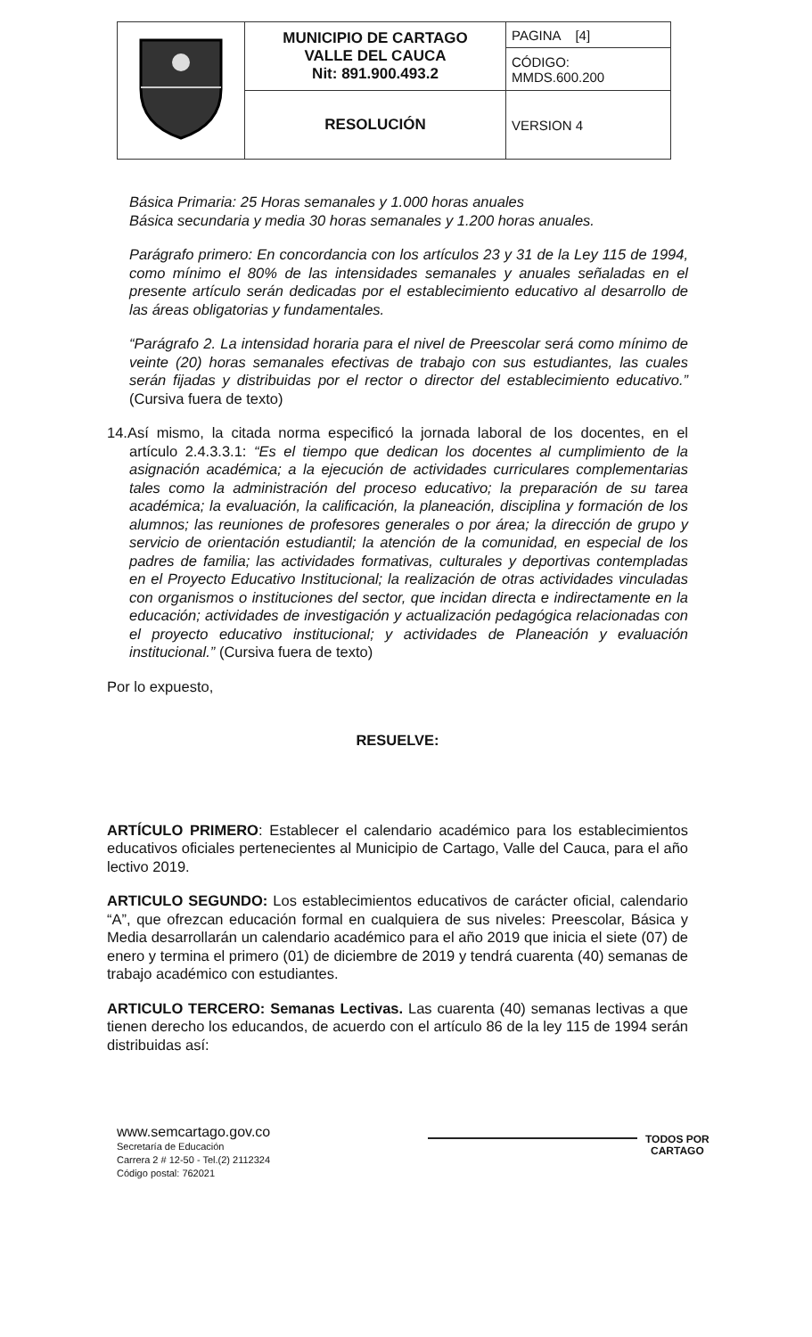| | MUNICIPIO DE CARTAGO VALLE DEL CAUCA Nit: 891.900.493.2 | PAGINA [4] |
| | | CÓDIGO: MMDS.600.200 |
| | RESOLUCIÓN | VERSION 4 |
Básica Primaria: 25 Horas semanales y 1.000 horas anuales
Básica secundaria y media 30 horas semanales y 1.200 horas anuales.
Parágrafo primero: En concordancia con los artículos 23 y 31 de la Ley 115 de 1994, como mínimo el 80% de las intensidades semanales y anuales señaladas en el presente artículo serán dedicadas por el establecimiento educativo al desarrollo de las áreas obligatorias y fundamentales.
“Parágrafo 2. La intensidad horaria para el nivel de Preescolar será como mínimo de veinte (20) horas semanales efectivas de trabajo con sus estudiantes, las cuales serán fijadas y distribuidas por el rector o director del establecimiento educativo.” (Cursiva fuera de texto)
14.Así mismo, la citada norma especificó la jornada laboral de los docentes, en el artículo 2.4.3.3.1: “Es el tiempo que dedican los docentes al cumplimiento de la asignación académica; a la ejecución de actividades curriculares complementarias tales como la administración del proceso educativo; la preparación de su tarea académica; la evaluación, la calificación, la planeación, disciplina y formación de los alumnos; las reuniones de profesores generales o por área; la dirección de grupo y servicio de orientación estudiantil; la atención de la comunidad, en especial de los padres de familia; las actividades formativas, culturales y deportivas contempladas en el Proyecto Educativo Institucional; la realización de otras actividades vinculadas con organismos o instituciones del sector, que incidan directa e indirectamente en la educación; actividades de investigación y actualización pedagógica relacionadas con el proyecto educativo institucional; y actividades de Planeación y evaluación institucional.” (Cursiva fuera de texto)
Por lo expuesto,
RESUELVE:
ARTÍCULO PRIMERO: Establecer el calendario académico para los establecimientos educativos oficiales pertenecientes al Municipio de Cartago, Valle del Cauca, para el año lectivo 2019.
ARTICULO SEGUNDO: Los establecimientos educativos de carácter oficial, calendario “A”, que ofrezcan educación formal en cualquiera de sus niveles: Preescolar, Básica y Media desarrollarán un calendario académico para el año 2019 que inicia el siete (07) de enero y termina el primero (01) de diciembre de 2019 y tendrá cuarenta (40) semanas de trabajo académico con estudiantes.
ARTICULO TERCERO: Semanas Lectivas. Las cuarenta (40) semanas lectivas a que tienen derecho los educandos, de acuerdo con el artículo 86 de la ley 115 de 1994 serán distribuidas así:
www.semcartago.gov.co
Secretaría de Educación
Carrera 2 # 12-50 - Tel.(2) 2112324
Código postal: 762021
TODOS POR
CARTAGO